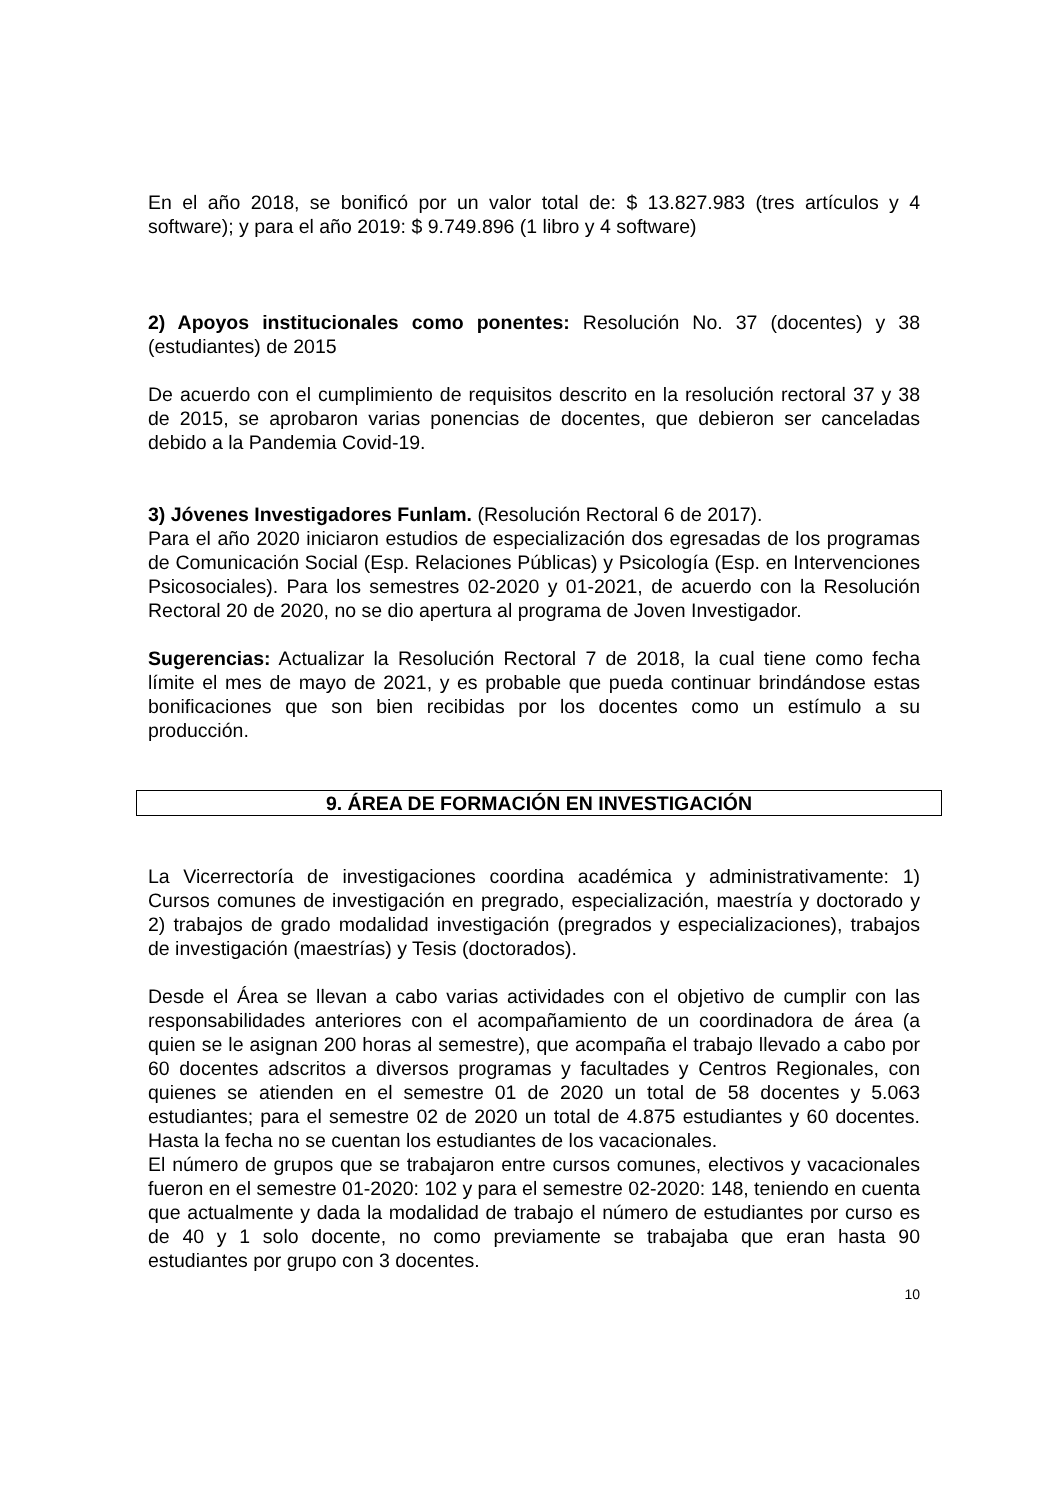En el año 2018, se bonificó por un valor total de: $ 13.827.983 (tres artículos y 4 software); y para el año 2019: $ 9.749.896 (1 libro y 4 software)
2) Apoyos institucionales como ponentes: Resolución No. 37 (docentes) y 38 (estudiantes) de 2015
De acuerdo con el cumplimiento de requisitos descrito en la resolución rectoral 37 y 38 de 2015, se aprobaron varias ponencias de docentes, que debieron ser canceladas debido a la Pandemia Covid-19.
3) Jóvenes Investigadores Funlam. (Resolución Rectoral 6 de 2017).
Para el año 2020 iniciaron estudios de especialización dos egresadas de los programas de Comunicación Social (Esp. Relaciones Públicas) y Psicología (Esp. en Intervenciones Psicosociales). Para los semestres 02-2020 y 01-2021, de acuerdo con la Resolución Rectoral 20 de 2020, no se dio apertura al programa de Joven Investigador.
Sugerencias: Actualizar la Resolución Rectoral 7 de 2018, la cual tiene como fecha límite el mes de mayo de 2021, y es probable que pueda continuar brindándose estas bonificaciones que son bien recibidas por los docentes como un estímulo a su producción.
9. ÁREA DE FORMACIÓN EN INVESTIGACIÓN
La Vicerrectoría de investigaciones coordina académica y administrativamente: 1) Cursos comunes de investigación en pregrado, especialización, maestría y doctorado y 2) trabajos de grado modalidad investigación (pregrados y especializaciones), trabajos de investigación (maestrías) y Tesis (doctorados).
Desde el Área se llevan a cabo varias actividades con el objetivo de cumplir con las responsabilidades anteriores con el acompañamiento de un coordinadora de área (a quien se le asignan 200 horas al semestre), que acompaña el trabajo llevado a cabo por 60 docentes adscritos a diversos programas y facultades y Centros Regionales, con quienes se atienden en el semestre 01 de 2020 un total de 58 docentes y 5.063 estudiantes; para el semestre 02 de 2020 un total de 4.875 estudiantes y 60 docentes. Hasta la fecha no se cuentan los estudiantes de los vacacionales.
El número de grupos que se trabajaron entre cursos comunes, electivos y vacacionales fueron en el semestre 01-2020: 102 y para el semestre 02-2020: 148, teniendo en cuenta que actualmente y dada la modalidad de trabajo el número de estudiantes por curso es de 40 y 1 solo docente, no como previamente se trabajaba que eran hasta 90 estudiantes por grupo con 3 docentes.
10